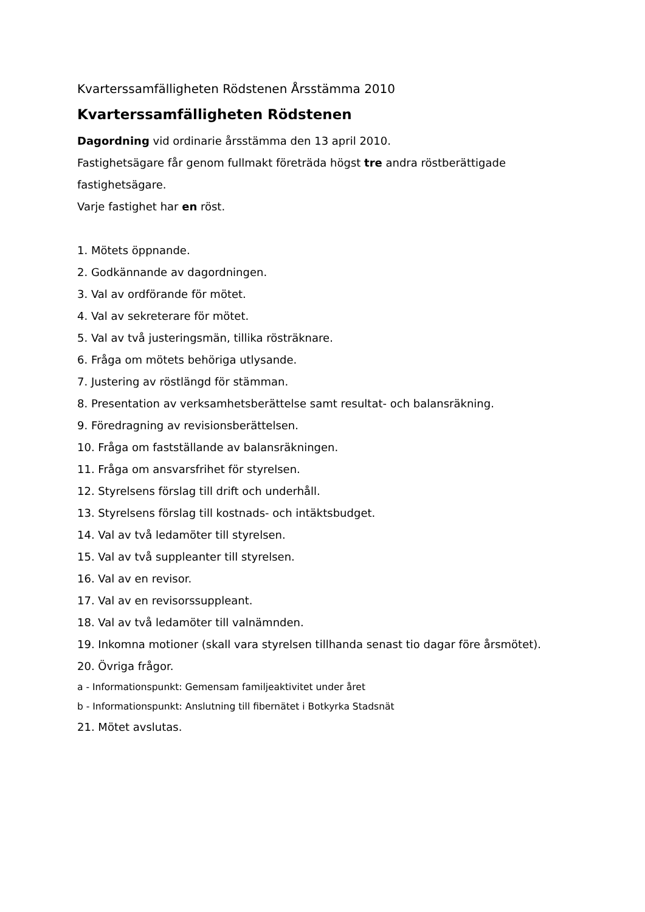Kvarterssamfälligheten Rödstenen Årsstämma 2010
Kvarterssamfälligheten Rödstenen
Dagordning vid ordinarie årsstämma den 13 april 2010.
Fastighetsägare får genom fullmakt företräda högst tre andra röstberättigade fastighetsägare.
Varje fastighet har en röst.
1. Mötets öppnande.
2. Godkännande av dagordningen.
3. Val av ordförande för mötet.
4. Val av sekreterare för mötet.
5. Val av två justeringsmän, tillika rösträknare.
6. Fråga om mötets behöriga utlysande.
7. Justering av röstlängd för stämman.
8. Presentation av verksamhetsberättelse samt resultat- och balansräkning.
9. Föredragning av revisionsberättelsen.
10. Fråga om fastställande av balansräkningen.
11. Fråga om ansvarsfrihet för styrelsen.
12. Styrelsens förslag till drift och underhåll.
13. Styrelsens förslag till kostnads- och intäktsbudget.
14. Val av två ledamöter till styrelsen.
15. Val av två suppleanter till styrelsen.
16. Val av en revisor.
17. Val av en revisorssuppleant.
18. Val av två ledamöter till valnämnden.
19. Inkomna motioner (skall vara styrelsen tillhanda senast tio dagar före årsmötet).
20. Övriga frågor.
a - Informationspunkt: Gemensam familjeaktivitet under året
b - Informationspunkt: Anslutning till fibernätet i Botkyrka Stadsnät
21. Mötet avslutas.